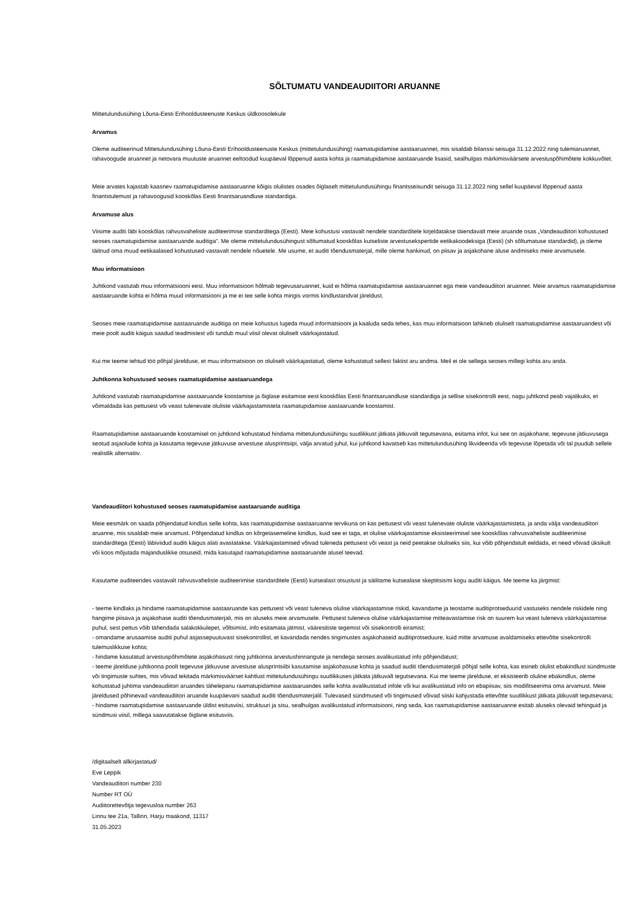SÕLTUMATU VANDEAUDIITORI ARUANNE
Mittetulundusühing Lõuna-Eesti Erihooldusteenuste Keskus üldkoosolekule
Arvamus
Oleme auditeerinud Mittetulundusühing Lõuna-Eesti Erihooldusteenuste Keskus (mittetulundusühing) raamatupidamise aastaaruannet, mis sisaldab bilanssi seisuga 31.12.2022 ning tulemiaruannet, rahavoogude aruannet ja netovara muutuste aruannet eeltoodud kuupäeval lõppenud aasta kohta ja raamatupidamise aastaaruande lisasid, sealhulgas märkimisväärsete arvestuspõhimõtete kokkuvõtet.
Meie arvates kajastab kaasnev raamatupidamise aastaaruanne kõigis olulistes osades õiglaselt mittetulundusühingu finantsseisundit seisuga 31.12.2022 ning sellel kuupäeval lõppenud aasta finantstulemust ja rahavoogusid kooskõlas Eesti finantsaruandluse standardiga.
Arvamuse alus
Viisime auditi läbi kooskõlas rahvusvaheliste auditeerimise standarditega (Eesti). Meie kohustusi vastavalt nendele standarditele kirjeldatakse täiendavalt meie aruande osas „Vandeaudiitori kohustused seoses raamatupidamise aastaaruande auditiga”. Me oleme mittetulundusühingust sõltumatud kooskõlas kutseliste arvestusekspertide eetikakoodeksiga (Eesti) (sh sõltumatuse standardid), ja oleme täitnud oma muud eetikaalased kohustused vastavalt nendele nõuetele. Me usume, et auditi tõendusmaterjal, mille oleme hankinud, on piisav ja asjakohane aluse andmiseks meie arvamusele.
Muu informatsioon
Juhtkond vastutab muu informatsiooni eest. Muu informatsioon hõlmab tegevusaruannet, kuid ei hõlma raamatupidamise aastaaruannet ega meie vandeaudiitori aruannet. Meie arvamus raamatupidamise aastaaruande kohta ei hõlma muud informatsiooni ja me ei tee selle kohta mingis vormis kindlustandvat järeldust.
Seoses meie raamatupidamise aastaaruande auditiga on meie kohustus lugeda muud informatsiooni ja kaaluda seda tehes, kas muu informatsioon lahkneb oluliselt raamatupidamise aastaaruandest või meie poolt auditi käigus saadud teadmistest või tundub muul viisil olevat oluliselt väärkajastatud.
Kui me teeme tehtud töö põhjal järelduse, et muu informatsioon on oluliselt väärkajastatud, oleme kohustatud sellest faktist aru andma. Meil ei ole sellega seoses millegi kohta aru anda.
Juhtkonna kohustused seoses raamatupidamise aastaaruandega
Juhtkond vastutab raamatupidamise aastaaruande koostamise ja õiglase esitamise eest kooskõlas Eesti finantsaruandluse standardiga ja sellise sisekontrolli eest, nagu juhtkond peab vajalikuks, et võimaldada kas pettusest või veast tulenevate oluliste väärkajastamisteta raamatupidamise aastaaruande koostamist.
Raamatupidamise aastaaruande koostamisel on juhtkond kohustatud hindama mittetulundusühingu suutlikkust jätkata jätkuvalt tegutsevana, esitama infot, kui see on asjakohane, tegevuse jätkuvusega seotud asjaolude kohta ja kasutama tegevuse jätkuvuse arvestuse alusprintsiipi, välja arvatud juhul, kui juhtkond kavatseb kas mittetulundusühing likvideerida või tegevuse lõpetada või tal puudub sellele realistlik alternatiiv.
Vandeaudiitori kohustused seoses raamatupidamise aastaaruande auditiga
Meie eesmärk on saada põhjendatud kindlus selle kohta, kas raamatupidamise aastaaruanne tervikuna on kas pettusest või veast tulenevate oluliste väärkajastamisteta, ja anda välja vandeaudiitori aruanne, mis sisaldab meie arvamust. Põhjendatud kindlus on kõrgetasemeline kindlus, kuid see ei taga, et olulise väärkajastamise eksisteerimisel see kooskõlas rahvusvaheliste auditeerimise standarditega (Eesti) läbiviidud auditi käigus alati avastatakse. Väärkajastamised võivad tuleneda pettusest või veast ja neid peetakse oluliseks siis, kui võib põhjendatult eeldada, et need võivad üksikult või koos mõjutada majanduslikke otsuseid, mida kasutajad raamatupidamise aastaaruande alusel teevad.
Kasutame auditeerides vastavalt rahvusvaheliste auditeerimise standarditele (Eesti) kutsealast otsustust ja säilitame kutsealase skeptitsismi kogu auditi käigus. Me teeme ka järgmist:
- teeme kindlaks ja hindame raamatupidamise aastaaruande kas pettusest või veast tuleneva olulise väärkajastamise riskid, kavandame ja teostame auditiprotseduurid vastuseks nendele riskidele ning hangime piisava ja asjakohase auditi tõendusmaterjali, mis on aluseks meie arvamusele. Pettusest tuleneva olulise väärkajastamise mitteavastamise risk on suurem kui veast tuleneva väärkajastamise puhul, sest pettus võib tähendada salakokkulepet, võltsimist, info esitamata jätmist, vääresitiste tegemist või sisekontrolli eiramist;
- omandame arusaamise auditi puhul asjassepuutuvast sisekontrollist, et kavandada nendes tingimustes asjakohaseid auditiprotseduure, kuid mitte arvamuse avaldamiseks ettevõtte sisekontrolli tulemuslikkuse kohta;
- hindame kasutatud arvestuspõhimõtete asjakohasust ning juhtkonna arvestushinnangute ja nendega seoses avalikustatud info põhjendatust;
- teeme järelduse juhtkonna poolt tegevuse jätkuvuse arvestuse alusprintsiibi kasutamise asjakohasuse kohta ja saadud auditi tõendusmaterjali põhjal selle kohta, kas esineb olulist ebakindlust sündmuste või tingimuste suhtes, mis võivad tekitada märkimisväärset kahtlust mittetulundusühingu suutlikkuses jätkata jätkuvalt tegutsevana. Kui me teeme järelduse, et eksisteerib oluline ebakindlus, oleme kohustatud juhtima vandeaudiitori aruandes tähelepanu raamatupidamise aastaaruandes selle kohta avalikustatud infole või kui avalikustatud info on ebapiisav, siis modifitseerima oma arvamust. Meie järeldused põhinevad vandeaudiitori aruande kuupäevani saadud auditi tõendusmaterjalil. Tulevased sündmused või tingimused võivad siiski kahjustada ettevõtte suutlikkust jätkata jätkuvalt tegutsevana;
- hindame raamatupidamise aastaaruande üldist esitusviisi, struktuuri ja sisu, sealhulgas avalikustatud informatsiooni, ning seda, kas raamatupidamise aastaaruanne esitab aluseks olevaid tehinguid ja sündmusi viisil, millega saavutatakse õiglane esitusviis.
/digitaalselt allkirjastatud/
Eve Leppik
Vandeaudiitori number 230
Number RT OÜ
Audiitorettevõtja tegevusloa number 263
Linnu tee 21a, Tallinn, Harju maakond, 11317
31.05.2023